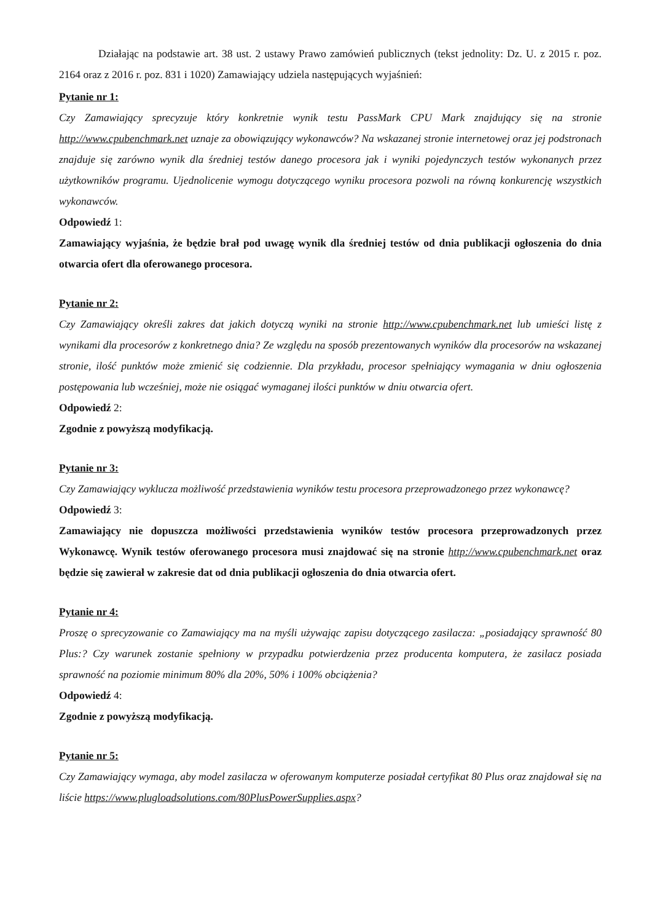Działając na podstawie art. 38 ust. 2 ustawy Prawo zamówień publicznych (tekst jednolity: Dz. U. z 2015 r. poz. 2164 oraz z 2016 r. poz. 831 i 1020) Zamawiający udziela następujących wyjaśnień:
Pytanie nr 1:
Czy Zamawiający sprecyzuje który konkretnie wynik testu PassMark CPU Mark znajdujący się na stronie http://www.cpubenchmark.net uznaje za obowiązujący wykonawców? Na wskazanej stronie internetowej oraz jej podstronach znajduje się zarówno wynik dla średniej testów danego procesora jak i wyniki pojedynczych testów wykonanych przez użytkowników programu. Ujednolicenie wymogu dotyczącego wyniku procesora pozwoli na równą konkurencję wszystkich wykonawców.
Odpowiedź 1:
Zamawiający wyjaśnia, że będzie brał pod uwagę wynik dla średniej testów od dnia publikacji ogłoszenia do dnia otwarcia ofert dla oferowanego procesora.
Pytanie nr 2:
Czy Zamawiający określi zakres dat jakich dotyczą wyniki na stronie http://www.cpubenchmark.net lub umieści listę z wynikami dla procesorów z konkretnego dnia? Ze względu na sposób prezentowanych wyników dla procesorów na wskazanej stronie, ilość punktów może zmienić się codziennie. Dla przykładu, procesor spełniający wymagania w dniu ogłoszenia postępowania lub wcześniej, może nie osiągać wymaganej ilości punktów w dniu otwarcia ofert.
Odpowiedź 2:
Zgodnie z powyższą modyfikacją.
Pytanie nr 3:
Czy Zamawiający wyklucza możliwość przedstawienia wyników testu procesora przeprowadzonego przez wykonawcę?
Odpowiedź 3:
Zamawiający nie dopuszcza możliwości przedstawienia wyników testów procesora przeprowadzonych przez Wykonawcę. Wynik testów oferowanego procesora musi znajdować się na stronie http://www.cpubenchmark.net oraz będzie się zawierał w zakresie dat od dnia publikacji ogłoszenia do dnia otwarcia ofert.
Pytanie nr 4:
Proszę o sprecyzowanie co Zamawiający ma na myśli używając zapisu dotyczącego zasilacza: „posiadający sprawność 80 Plus:? Czy warunek zostanie spełniony w przypadku potwierdzenia przez producenta komputera, że zasilacz posiada sprawność na poziomie minimum 80% dla 20%, 50% i 100% obciążenia?
Odpowiedź 4:
Zgodnie z powyższą modyfikacją.
Pytanie nr 5:
Czy Zamawiający wymaga, aby model zasilacza w oferowanym komputerze posiadał certyfikat 80 Plus oraz znajdował się na liście https://www.plugloadsolutions.com/80PlusPowerSupplies.aspx?